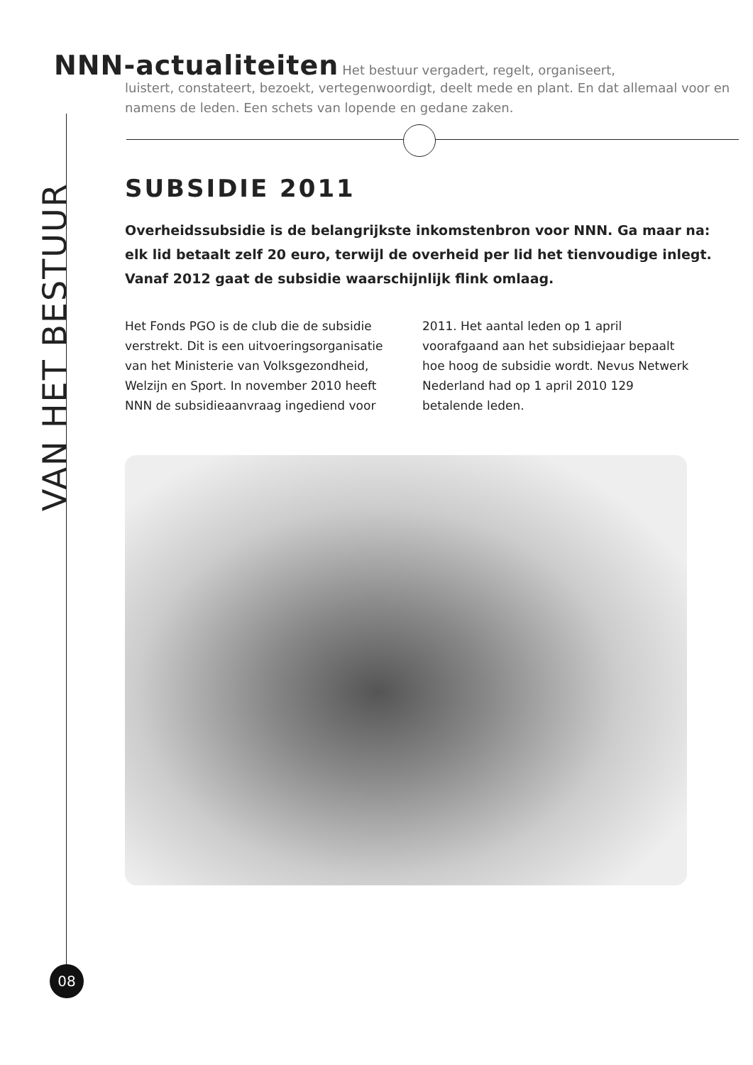VAN HET BESTUUR
08
NNN-actualiteiten Het bestuur vergadert, regelt, organiseert,
luistert, constateert, bezoekt, vertegenwoordigt, deelt mede en plant. En dat allemaal voor en namens de leden. Een schets van lopende en gedane zaken.
SUBSIDIE 2011
Overheidssubsidie is de belangrijkste inkomstenbron voor NNN. Ga maar na: elk lid betaalt zelf 20 euro, terwijl de overheid per lid het tienvoudige inlegt. Vanaf 2012 gaat de subsidie waarschijnlijk flink omlaag.
Het Fonds PGO is de club die de subsidie verstrekt. Dit is een uitvoeringsorganisatie van het Ministerie van Volksgezondheid, Welzijn en Sport. In november 2010 heeft NNN de subsidieaanvraag ingediend voor 2011. Het aantal leden op 1 april voorafgaand aan het subsidiejaar bepaalt hoe hoog de subsidie wordt. Nevus Netwerk Nederland had op 1 april 2010 129 betalende leden.